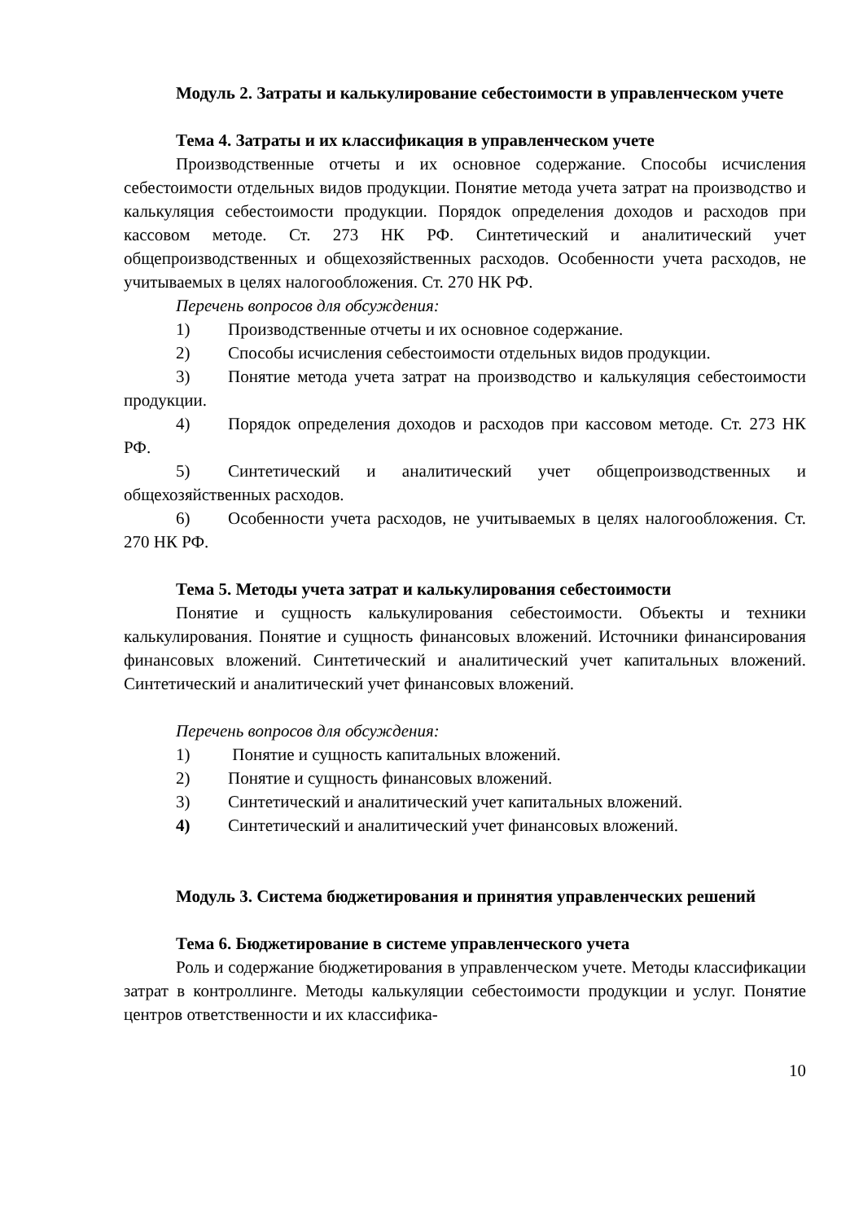Модуль 2. Затраты и калькулирование себестоимости в управленческом учете
Тема 4. Затраты и их классификация в управленческом учете
Производственные отчеты и их основное содержание. Способы исчисления себестоимости отдельных видов продукции. Понятие метода учета затрат на производство и калькуляция себестоимости продукции. Порядок определения доходов и расходов при кассовом методе. Ст. 273 НК РФ. Синтетический и аналитический учет общепроизводственных и общехозяйственных расходов. Особенности учета расходов, не учитываемых в целях налогообложения. Ст. 270 НК РФ.
Перечень вопросов для обсуждения:
1) Производственные отчеты и их основное содержание.
2) Способы исчисления себестоимости отдельных видов продукции.
3) Понятие метода учета затрат на производство и калькуляция себестоимости продукции.
4) Порядок определения доходов и расходов при кассовом методе. Ст. 273 НК РФ.
5) Синтетический и аналитический учет общепроизводственных и общехозяйственных расходов.
6) Особенности учета расходов, не учитываемых в целях налогообложения. Ст. 270 НК РФ.
Тема 5. Методы учета затрат и калькулирования себестоимости
Понятие и сущность калькулирования себестоимости. Объекты и техники калькулирования. Понятие и сущность финансовых вложений. Источники финансирования финансовых вложений. Синтетический и аналитический учет капитальных вложений. Синтетический и аналитический учет финансовых вложений.
Перечень вопросов для обсуждения:
1) Понятие и сущность капитальных вложений.
2) Понятие и сущность финансовых вложений.
3) Синтетический и аналитический учет капитальных вложений.
4) Синтетический и аналитический учет финансовых вложений.
Модуль 3. Система бюджетирования и принятия управленческих решений
Тема 6. Бюджетирование в системе управленческого учета
Роль и содержание бюджетирования в управленческом учете. Методы классификации затрат в контроллинге. Методы калькуляции себестоимости продукции и услуг. Понятие центров ответственности и их классифика-
10